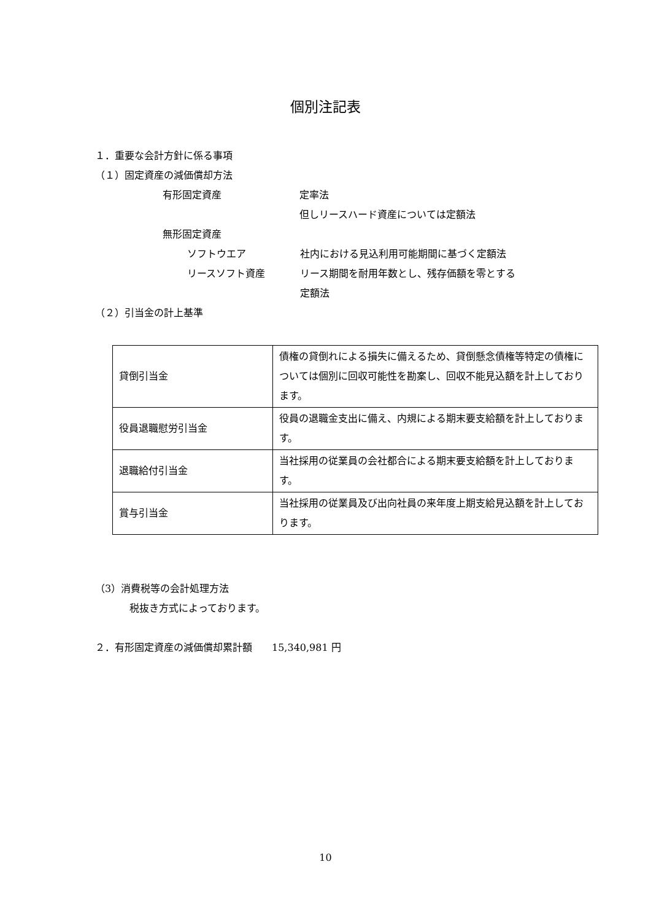個別注記表
１．重要な会計方針に係る事項
（１）固定資産の減価償却方法
有形固定資産 定率法
但しリースハード資産については定額法
無形固定資産
ソフトウエア 社内における見込利用可能期間に基づく定額法
リースソフト資産 リース期間を耐用年数とし、残存価額を零とする
定額法
（２）引当金の計上基準
| 貸倒引当金 | 債権の貸倒れによる損失に備えるため、貸倒懸念債権等特定の債権については個別に回収可能性を勘案し、回収不能見込額を計上しております。 |
| 役員退職慰労引当金 | 役員の退職金支出に備え、内規による期末要支給額を計上しております。 |
| 退職給付引当金 | 当社採用の従業員の会社都合による期末要支給額を計上しております。 |
| 賞与引当金 | 当社採用の従業員及び出向社員の来年度上期支給見込額を計上しております。 |
（3）消費税等の会計処理方法
税抜き方式によっております。
２．有形固定資産の減価償却累計額　　15,340,981 円
10